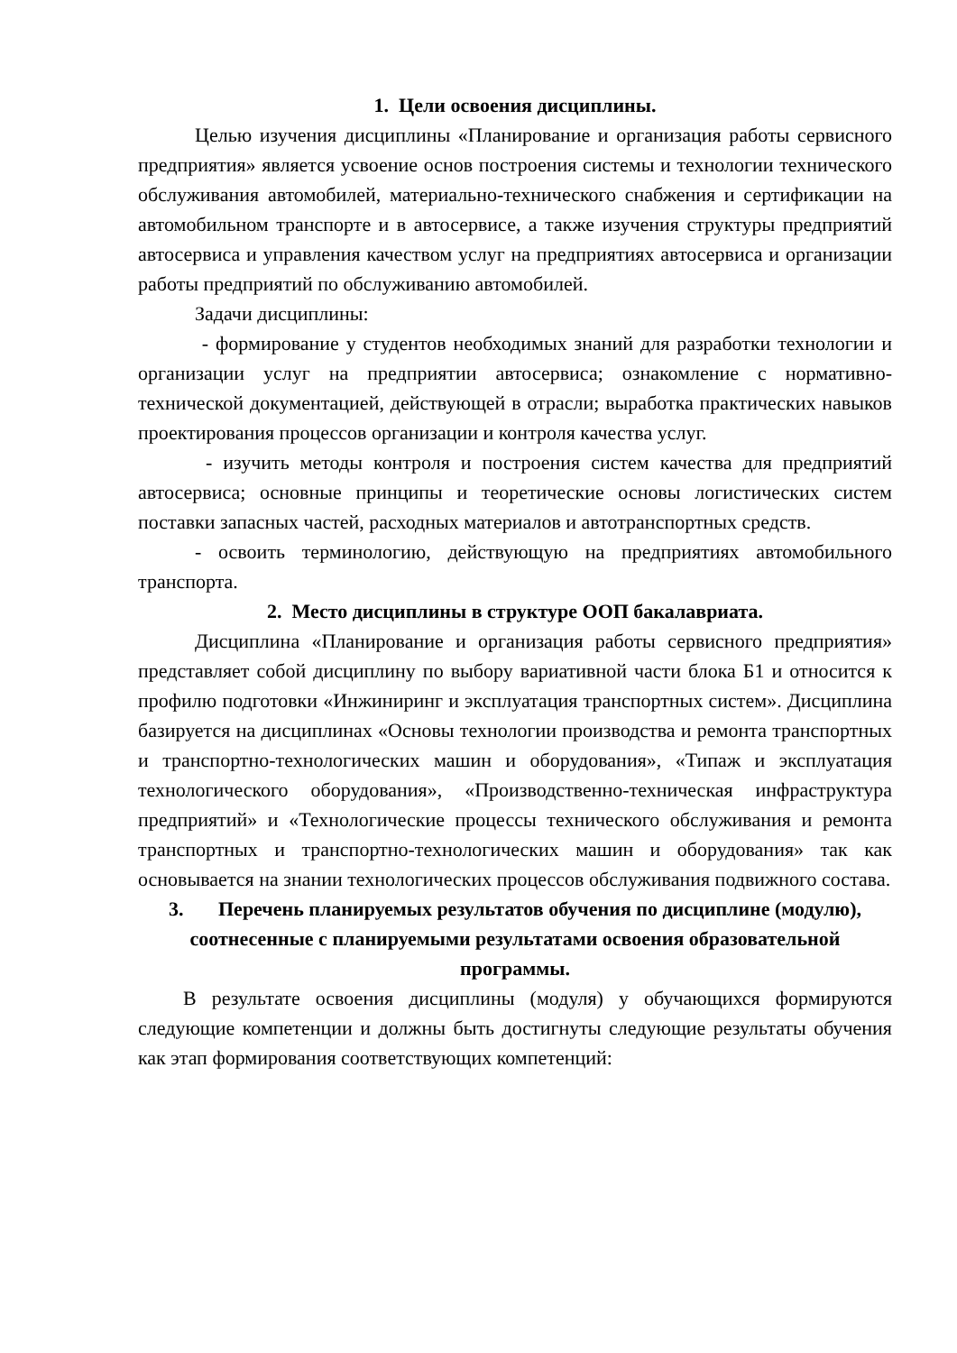1. Цели освоения дисциплины.
Целью изучения дисциплины «Планирование и организация работы сервисного предприятия» является усвоение основ построения системы и технологии технического обслуживания автомобилей, материально-технического снабжения и сертификации на автомобильном транспорте и в автосервисе, а также изучения структуры предприятий автосервиса и управления качеством услуг на предприятиях автосервиса и организации работы предприятий по обслуживанию автомобилей.
Задачи дисциплины:
- формирование у студентов необходимых знаний для разработки технологии и организации услуг на предприятии автосервиса; ознакомление с нормативно-технической документацией, действующей в отрасли; выработка практических навыков проектирования процессов организации и контроля качества услуг.
- изучить методы контроля и построения систем качества для предприятий автосервиса; основные принципы и теоретические основы логистических систем поставки запасных частей, расходных материалов и автотранспортных средств.
- освоить терминологию, действующую на предприятиях автомобильного транспорта.
2. Место дисциплины в структуре ООП бакалавриата.
Дисциплина «Планирование и организация работы сервисного предприятия» представляет собой дисциплину по выбору вариативной части блока Б1 и относится к профилю подготовки «Инжиниринг и эксплуатация транспортных систем». Дисциплина базируется на дисциплинах «Основы технологии производства и ремонта транспортных и транспортно-технологических машин и оборудования», «Типаж и эксплуатация технологического оборудования», «Производственно-техническая инфраструктура предприятий» и «Технологические процессы технического обслуживания и ремонта транспортных и транспортно-технологических машин и оборудования» так как основывается на знании технологических процессов обслуживания подвижного состава.
3. Перечень планируемых результатов обучения по дисциплине (модулю), соотнесенные с планируемыми результатами освоения образовательной программы.
В результате освоения дисциплины (модуля) у обучающихся формируются следующие компетенции и должны быть достигнуты следующие результаты обучения как этап формирования соответствующих компетенций: